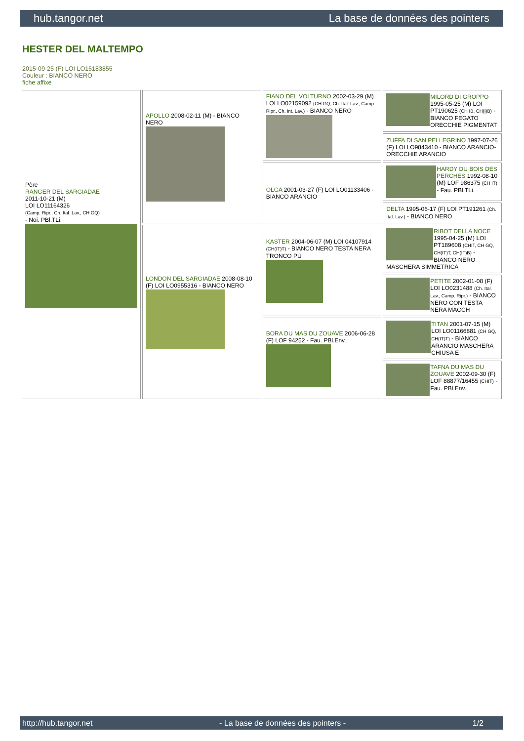hub.tangor.net La base de données des pointers
HESTER DEL MALTEMPO
2015-09-25 (F) LOI LO15183855
Couleur : BIANCO NERO
fiche affixe
| Père RANGER DEL SARGIADAE 2011-10-21 (M) LOI LO11164326 (Camp. Ripr., Ch. Ital. Lav., CH GQ) - Noi. PBl.TLi. | APOLLO 2008-02-11 (M) - BIANCO NERO | FIANO DEL VOLTURNO 2002-03-29 (M) LOI LO02159092 (CH GQ, Ch. Ital. Lav., Camp. Ripr., Ch. Int. Lav.) - BIANCO NERO | MILORD DI GROPPO 1995-05-25 (M) LOI PT190625 (CH IB, CH(I)B) - BIANCO FEGATO ORECCHIE PIGMENTAT |
| | | | ZUFFA DI SAN PELLEGRINO 1997-07-26 (F) LOI LO9843410 - BIANCO ARANCIO- ORECCHIE ARANCIO |
| | | OLGA 2001-03-27 (F) LOI LO01133406 - BIANCO ARANCIO | HARDY DU BOIS DES PERCHES 1992-08-10 (M) LOF 986375 (CH IT) - Fau. PBl.TLi. |
| | | | DELTA 1995-06-17 (F) LOI PT191261 (Ch. Ital. Lav.) - BIANCO NERO |
| | LONDON DEL SARGIADAE 2008-08-10 (F) LOI LO0955316 - BIANCO NERO | KASTER 2004-06-07 (M) LOI 04107914 (CH(IT)T) - BIANCO NERO TESTA NERA TRONCO PU | RIBOT DELLA NOCE 1995-04-25 (M) LOI PT189608 (CHIT, CH GQ, CH(IT)T, CH(IT)B) - BIANCO NERO MASCHERA SIMMETRICA |
| | | | PETITE 2002-01-08 (F) LOI LO0231488 (Ch. Ital. Lav., Camp. Ripr.) - BIANCO NERO CON TESTA NERA MACCH |
| | | BORA DU MAS DU ZOUAVE 2006-06-28 (F) LOF 94252 - Fau. PBl.Env. | TITAN 2001-07-15 (M) LOI LO01166881 (CH GQ, CH(IT)T) - BIANCO ARANCIO MASCHERA CHIUSA E |
| | | | TAFNA DU MAS DU ZOUAVE 2002-09-30 (F) LOF 88877/16455 (CHIT) - Fau. PBl.Env. |
http://hub.tangor.net - La base de données des pointers - 1/2